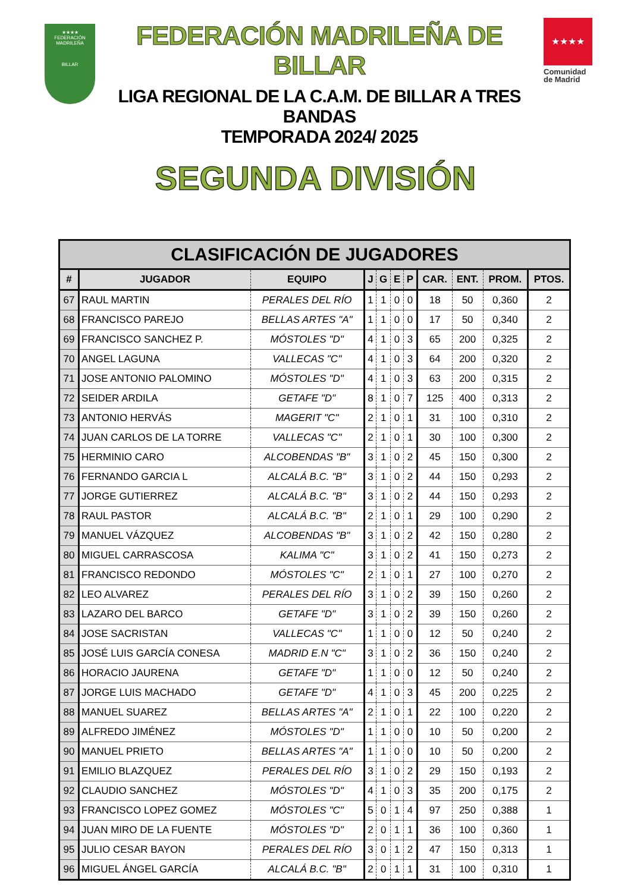★★★★
FEDERACIÓN MADRILEÑA
BILLAR
FEDERACIÓN MADRILEÑA DE BILLAR
LIGA REGIONAL DE LA C.A.M. DE BILLAR A TRES BANDAS
TEMPORADA 2024/ 2025
★★★★
Comunidad
de Madrid
SEGUNDA DIVISIÓN
| CLASIFICACIÓN DE JUGADORES | | | | | | | | | | |
| --- | --- | --- | --- | --- | --- | --- | --- | --- | --- | --- |
| # | JUGADOR | EQUIPO | J | G | E | P | CAR. | ENT. | PROM. | PTOS. |
| 67 | RAUL MARTIN | PERALES DEL RÍO | 1 | 1 | 0 | 0 | 18 | 50 | 0,360 | 2 |
| 68 | FRANCISCO PAREJO | BELLAS ARTES "A" | 1 | 1 | 0 | 0 | 17 | 50 | 0,340 | 2 |
| 69 | FRANCISCO SANCHEZ P. | MÓSTOLES "D" | 4 | 1 | 0 | 3 | 65 | 200 | 0,325 | 2 |
| 70 | ANGEL LAGUNA | VALLECAS "C" | 4 | 1 | 0 | 3 | 64 | 200 | 0,320 | 2 |
| 71 | JOSE ANTONIO PALOMINO | MÓSTOLES "D" | 4 | 1 | 0 | 3 | 63 | 200 | 0,315 | 2 |
| 72 | SEIDER ARDILA | GETAFE "D" | 8 | 1 | 0 | 7 | 125 | 400 | 0,313 | 2 |
| 73 | ANTONIO HERVÁS | MAGERIT "C" | 2 | 1 | 0 | 1 | 31 | 100 | 0,310 | 2 |
| 74 | JUAN CARLOS DE LA TORRE | VALLECAS "C" | 2 | 1 | 0 | 1 | 30 | 100 | 0,300 | 2 |
| 75 | HERMINIO CARO | ALCOBENDAS "B" | 3 | 1 | 0 | 2 | 45 | 150 | 0,300 | 2 |
| 76 | FERNANDO GARCIA L | ALCALÁ B.C. "B" | 3 | 1 | 0 | 2 | 44 | 150 | 0,293 | 2 |
| 77 | JORGE GUTIERREZ | ALCALÁ B.C. "B" | 3 | 1 | 0 | 2 | 44 | 150 | 0,293 | 2 |
| 78 | RAUL PASTOR | ALCALÁ B.C. "B" | 2 | 1 | 0 | 1 | 29 | 100 | 0,290 | 2 |
| 79 | MANUEL VÁZQUEZ | ALCOBENDAS "B" | 3 | 1 | 0 | 2 | 42 | 150 | 0,280 | 2 |
| 80 | MIGUEL CARRASCOSA | KALIMA "C" | 3 | 1 | 0 | 2 | 41 | 150 | 0,273 | 2 |
| 81 | FRANCISCO REDONDO | MÓSTOLES "C" | 2 | 1 | 0 | 1 | 27 | 100 | 0,270 | 2 |
| 82 | LEO ALVAREZ | PERALES DEL RÍO | 3 | 1 | 0 | 2 | 39 | 150 | 0,260 | 2 |
| 83 | LAZARO DEL BARCO | GETAFE "D" | 3 | 1 | 0 | 2 | 39 | 150 | 0,260 | 2 |
| 84 | JOSE SACRISTAN | VALLECAS "C" | 1 | 1 | 0 | 0 | 12 | 50 | 0,240 | 2 |
| 85 | JOSÉ LUIS GARCÍA CONESA | MADRID E.N "C" | 3 | 1 | 0 | 2 | 36 | 150 | 0,240 | 2 |
| 86 | HORACIO JAURENA | GETAFE "D" | 1 | 1 | 0 | 0 | 12 | 50 | 0,240 | 2 |
| 87 | JORGE LUIS MACHADO | GETAFE "D" | 4 | 1 | 0 | 3 | 45 | 200 | 0,225 | 2 |
| 88 | MANUEL SUAREZ | BELLAS ARTES "A" | 2 | 1 | 0 | 1 | 22 | 100 | 0,220 | 2 |
| 89 | ALFREDO JIMÉNEZ | MÓSTOLES "D" | 1 | 1 | 0 | 0 | 10 | 50 | 0,200 | 2 |
| 90 | MANUEL PRIETO | BELLAS ARTES "A" | 1 | 1 | 0 | 0 | 10 | 50 | 0,200 | 2 |
| 91 | EMILIO BLAZQUEZ | PERALES DEL RÍO | 3 | 1 | 0 | 2 | 29 | 150 | 0,193 | 2 |
| 92 | CLAUDIO SANCHEZ | MÓSTOLES "D" | 4 | 1 | 0 | 3 | 35 | 200 | 0,175 | 2 |
| 93 | FRANCISCO LOPEZ GOMEZ | MÓSTOLES "C" | 5 | 0 | 1 | 4 | 97 | 250 | 0,388 | 1 |
| 94 | JUAN MIRO DE LA FUENTE | MÓSTOLES "D" | 2 | 0 | 1 | 1 | 36 | 100 | 0,360 | 1 |
| 95 | JULIO CESAR BAYON | PERALES DEL RÍO | 3 | 0 | 1 | 2 | 47 | 150 | 0,313 | 1 |
| 96 | MIGUEL ÁNGEL GARCÍA | ALCALÁ B.C. "B" | 2 | 0 | 1 | 1 | 31 | 100 | 0,310 | 1 |